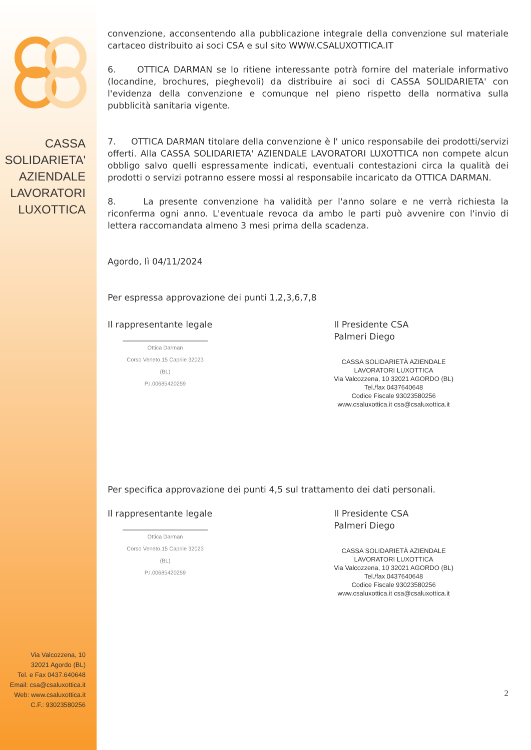CASSA
SOLIDARIETA'
AZIENDALE
LAVORATORI
LUXOTTICA
Via Valcozzena, 10
32021 Agordo (BL)
Tel. e Fax 0437.640648
Email: csa@csaluxottica.it
Web: www.csaluxottica.it
C.F.: 93023580256
convenzione, acconsentendo alla pubblicazione integrale della convenzione sul materiale cartaceo distribuito ai soci CSA e sul sito WWW.CSALUXOTTICA.IT
6. OTTICA DARMAN se lo ritiene interessante potrà fornire del materiale informativo (locandine, brochures, pieghevoli) da distribuire ai soci di CASSA SOLIDARIETA' con l'evidenza della convenzione e comunque nel pieno rispetto della normativa sulla pubblicità sanitaria vigente.
7. OTTICA DARMAN titolare della convenzione è l' unico responsabile dei prodotti/servizi offerti. Alla CASSA SOLIDARIETA' AZIENDALE LAVORATORI LUXOTTICA non compete alcun obbligo salvo quelli espressamente indicati, eventuali contestazioni circa la qualità dei prodotti o servizi potranno essere mossi al responsabile incaricato da OTTICA DARMAN.
8. La presente convenzione ha validità per l'anno solare e ne verrà richiesta la riconferma ogni anno. L'eventuale revoca da ambo le parti può avvenire con l'invio di lettera raccomandata almeno 3 mesi prima della scadenza.
Agordo, lì 04/11/2024
Per espressa approvazione dei punti 1,2,3,6,7,8
Il rappresentante legale
Ottica Darman
Corso Veneto,15 Caprile 32023 (BL)
P.I.00685420259
Il Presidente CSA
Palmeri Diego
CASSA SOLIDARIETÀ AZIENDALE
LAVORATORI LUXOTTICA
Via Valcozzena, 10 32021 AGORDO (BL)
Tel./fax 0437640648
Codice Fiscale 93023580256
www.csaluxottica.it csa@csaluxottica.it
Per specifica approvazione dei punti 4,5 sul trattamento dei dati personali.
Il rappresentante legale
Ottica Darman
Corso Veneto,15 Caprile 32023 (BL)
P.I.00685420259
Il Presidente CSA
Palmeri Diego
CASSA SOLIDARIETÀ AZIENDALE
LAVORATORI LUXOTTICA
Via Valcozzena, 10 32021 AGORDO (BL)
Tel./fax 0437640648
Codice Fiscale 93023580256
www.csaluxottica.it csa@csaluxottica.it
2